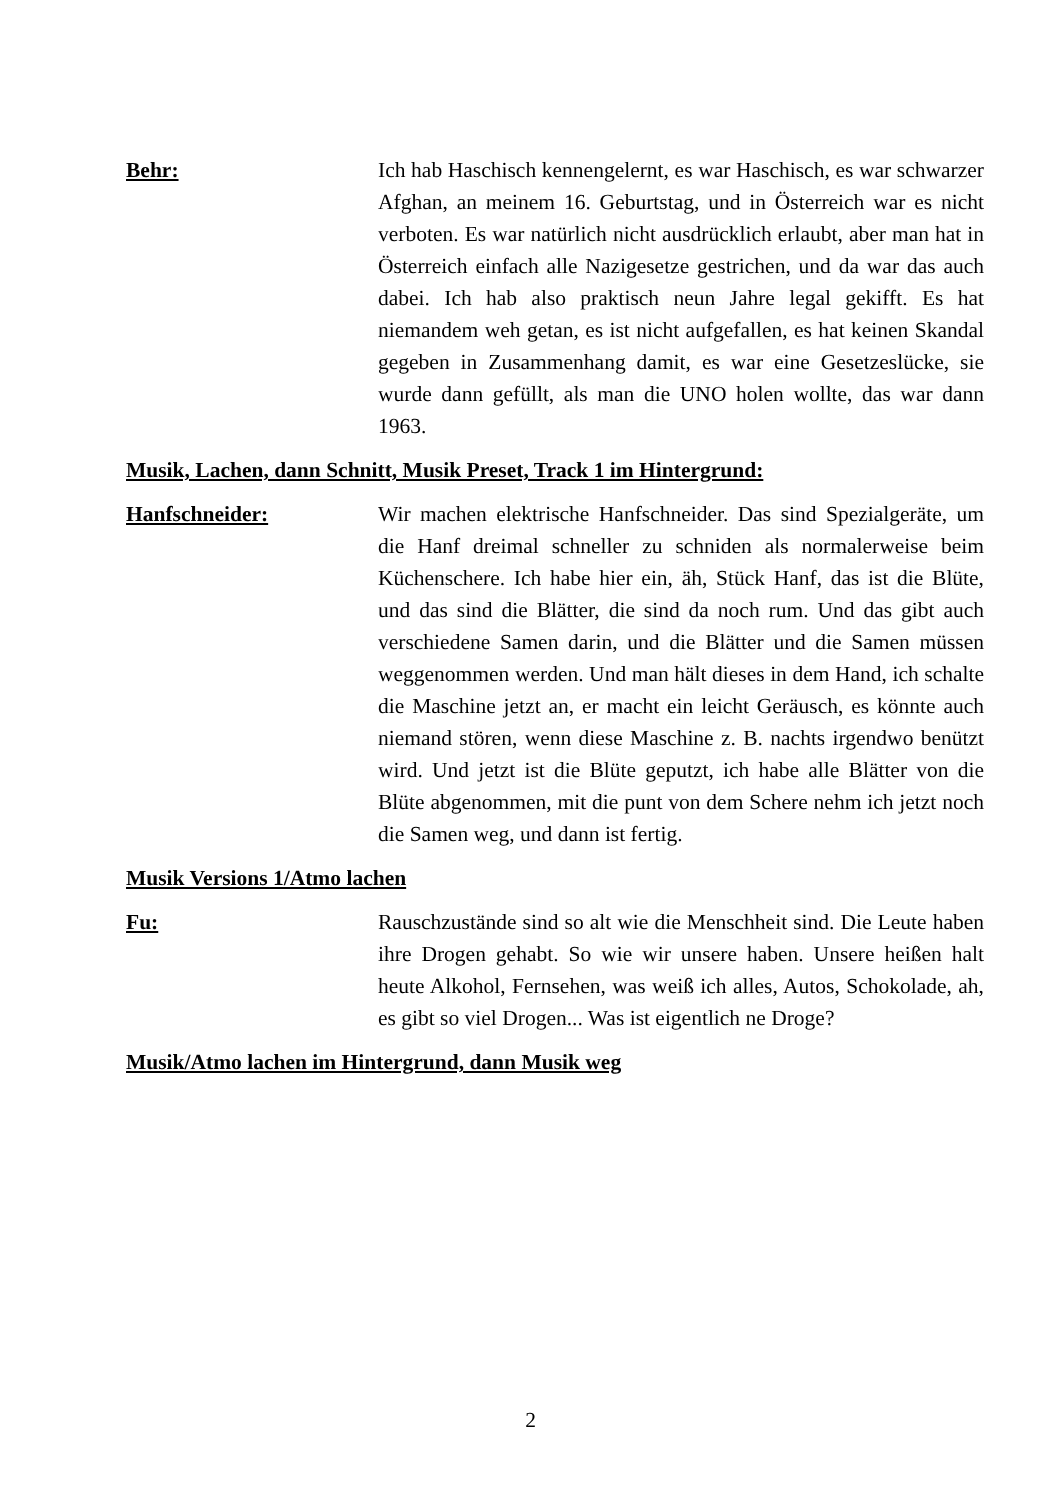Behr: Ich hab Haschisch kennengelernt, es war Haschisch, es war schwarzer Afghan, an meinem 16. Geburtstag, und in Österreich war es nicht verboten. Es war natürlich nicht ausdrücklich erlaubt, aber man hat in Österreich einfach alle Nazigesetze gestrichen, und da war das auch dabei. Ich hab also praktisch neun Jahre legal gekifft. Es hat niemandem weh getan, es ist nicht aufgefallen, es hat keinen Skandal gegeben in Zusammenhang damit, es war eine Gesetzeslücke, sie wurde dann gefüllt, als man die UNO holen wollte, das war dann 1963.
Musik, Lachen, dann Schnitt, Musik Preset, Track 1 im Hintergrund:
Hanfschneider: Wir machen elektrische Hanfschneider. Das sind Spezialgeräte, um die Hanf dreimal schneller zu schniden als normalerweise beim Küchenschere. Ich habe hier ein, äh, Stück Hanf, das ist die Blüte, und das sind die Blätter, die sind da noch rum. Und das gibt auch verschiedene Samen darin, und die Blätter und die Samen müssen weggenommen werden. Und man hält dieses in dem Hand, ich schalte die Maschine jetzt an, er macht ein leicht Geräusch, es könnte auch niemand stören, wenn diese Maschine z. B. nachts irgendwo benützt wird. Und jetzt ist die Blüte geputzt, ich habe alle Blätter von die Blüte abgenommen, mit die punt von dem Schere nehm ich jetzt noch die Samen weg, und dann ist fertig.
Musik Versions 1/Atmo lachen
Fu: Rauschzustände sind so alt wie die Menschheit sind. Die Leute haben ihre Drogen gehabt. So wie wir unsere haben. Unsere heißen halt heute Alkohol, Fernsehen, was weiß ich alles, Autos, Schokolade, ah, es gibt so viel Drogen... Was ist eigentlich ne Droge?
Musik/Atmo lachen im Hintergrund, dann Musik weg
2